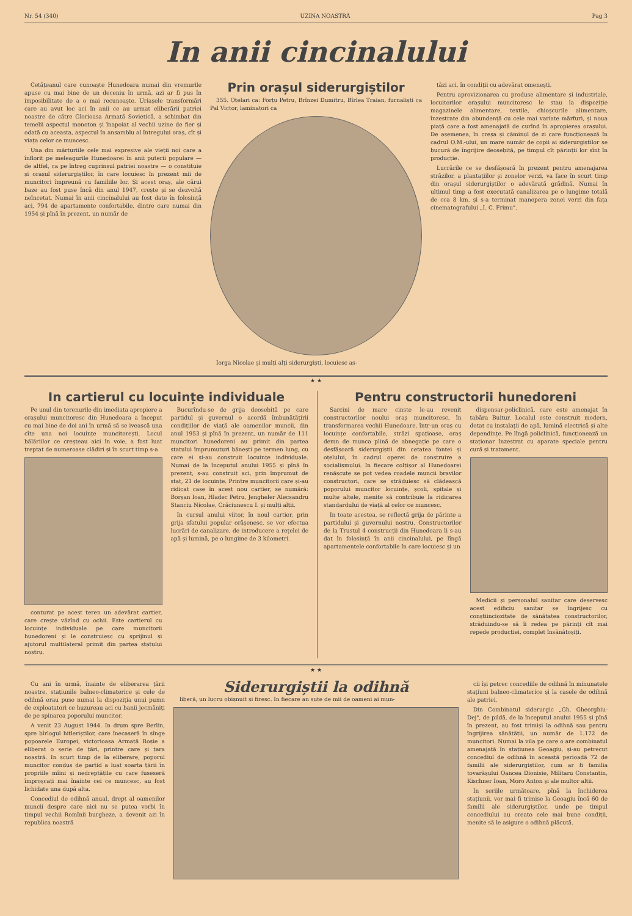Nr. 54 (340) UZINA NOASTRĂ Pag 3
In anii cincinalului
Cetățeanul care cunoaște Hunedoara numai din vremurile apuse cu mai bine de un deceniu în urmă, azi ar fi pus în imposibilitate de a o mai recunoaște. Uriașele transformări care au avut loc aci în anii ce au urmat eliberării patriei noastre de către Glorioasa Armată Sovietică, a schimbat din temelii aspectul monoton și înapoiat al vechii uzine de fier și odată cu aceasta, aspectul în ansamblu al întregului oraș, cît și viața celor ce muncesc.
Una din mărturiile cele mai expresive ale vieții noi care a înflorit pe meleagurile Hunedoarei în anii puterii populare — de altfel, ca pe întreg cuprinsul patriei noastre — o constituie și orașul siderurgiștilor, în care locuiesc în prezent mii de muncitori împreună cu familiile lor. Și acest oraș, ale cărui baze au fost puse încă din anul 1947, crește și se dezvoltă neîncetat. Numai în anii cincinalului au fost date în folosință aci, 794 de apartamente confortabile, dintre care numai din 1954 și pînă în prezent, un număr de
Prin orașul siderurgiștilor
355. Oțelari ca: Forțu Petru, Brînzei Dumitru, Bîrlea Traian, furnaliști ca Pal Victor, laminatori ca
Iorga Nicolae și mulți alți siderurgiști, locuiesc as-
tăzi aci, în condiții cu adevărat omenești.
Pentru aprovizionarea cu produse alimentare și industriale, locuitorilor orașului muncitoresc le stau la dispoziție magazinele alimentare, textile, chioșcurile alimentare, înzestrate din abundență cu cele mai variate mărfuri, și noua piață care a fost amenajată de curînd în apropierea orașului. De asemenea, în creșa și căminul de zi care funcționează în cadrul O.M.-ului, un mare număr de copii ai siderurgiștilor se bucură de îngrijire deosebită, pe timpul cît părinții lor sînt în producție.
Lucrările ce se desfășoară în prezent pentru amenajarea străzilor, a plantațiilor și zonelor verzi, va face în scurt timp din orașul siderurgiștilor o adevărată grădină. Numai în ultimul timp a fost executată canalizarea pe o lungime totală de cca 8 km. și s-a terminat manopera zonei verzi din fața cinematografului „I. C. Frimu".
★ ★
In cartierul cu locuințe individuale
Pe unul din terenurile din imediata apropiere a orașului muncitoresc din Hunedoara a început cu mai bine de doi ani în urmă să se ivească una cîte una noi locuințe muncitorești. Locul bălăriilor ce creșteau aici în voie, a fost luat treptat de numeroase clădiri și în scurt timp s-a
conturat pe acest teren un adevărat cartier, care crește văzînd cu ochii. Este cartierul cu locuințe individuale pe care muncitorii hunedoreni și le construiesc cu sprijinul și ajutorul multilateral primit din partea statului nostru.
Bucurîndu-se de grija deosebită pe care partidul și guvernul o acordă îmbunătățirii condițiilor de viață ale oamenilor muncii, din anul 1953 și pînă în prezent, un număr de 111 muncitori hunedoreni au primit din partea statului împrumuturi bănești pe termen lung, cu care ei și-au construit locuințe individuale. Numai de la începutul anului 1955 și pînă în prezent, s-au construit aci, prin împrumut de stat, 21 de locuințe. Printre muncitorii care și-au ridicat case în acest nou cartier, se numără: Borșan Ioan, Hladec Petru, Jengheler Alecsandru Stanciu Nicolae, Crăciunescu I. și mulți alții.
In cursul anului viitor, în noul cartier, prin grija sfatului popular orășenesc, se vor efectua lucrări de canalizare, de introducere a rețelei de apă și lumină, pe o lungime de 3 kilometri.
Pentru constructorii hunedoreni
Sarcini de mare cinste le-au revenit constructorilor noului oraș muncitoresc, în transformarea vechii Hunedoare, într-un oraș cu locuințe confortabile, străzi spațioase, oraș demn de munca plină de abnegație pe care o desfășoară siderurgiștii din cetatea fontei și oțelului, în cadrul operei de construire a socialismului. In fiecare colțișor al Hunedoarei renăscute se pot vedea roadele muncii bravilor constructori, care se străduiesc să clădească poporului muncitor locuințe, școli, spitale și multe altele, menite să contribuie la ridicarea standardului de viață al celor ce muncesc.
In toate acestea, se reflectă grija de părinte a partidului și guvernului nostru. Constructorilor de la Trustul 4 construcții din Hunedoara li s-au dat în folosință în anii cincinalului, pe lîngă apartamentele confortabile în care locuiesc și un
dispensar-policlinică, care este amenajat în tabăra Buitur. Localul este construit modern, dotat cu instalații de apă, lumină electrică și alte dependințe. Pe lîngă policlinică, funcționează un staționar înzestrat cu aparate speciale pentru cură și tratament.
Medicii și personalul sanitar care deservesc acest edificiu sanitar se îngrijesc cu conștiinciozitate de sănătatea constructorilor, străduindu-se să îi redea pe părinți cît mai repede producției, complet însănătoșiți.
★ ★
Cu ani în urmă, înainte de eliberarea țării noastre, stațiunile balneo-climaterice și cele de odihnă erau puse numai la dispoziția unui pumn de exploatatori ce huzureau aci cu banii jecmăniți de pe spinarea poporului muncitor.
A venit 23 August 1944. In drum spre Berlin, spre bîrlogul hitleriștilor, care înecaseră în sînge popoarele Europei, victorioasa Armată Roșie a eliberat o serie de țări, printre care și țara noastră. In scurt timp de la eliberare, poporul muncitor condus de partid a luat soarta țării în propriile mîini și nedreptățile cu care fuseseră împroșcați mai înainte cei ce muncesc, au fost lichidate una după alta.
Concediul de odihnă anual, drept al oamenilor muncii despre care nici nu se putea vorbi în timpul vechii Romînii burgheze, a devenit azi în republica noastră
Siderurgiștii la odihnă
liberă, un lucru obișnuit și firesc. In fiecare an sute de mii de oameni ai mun-
cii își petrec concediile de odihnă în minunatele stațiuni balneo-climaterice și la casele de odihnă ale patriei.
Din Combinatul siderurgic „Gh. Gheorghiu-Dej", de pildă, de la începutul anului 1955 și pînă în prezent, au fost trimiși la odihnă sau pentru îngrijirea sănătății, un număr de 1.172 de muncitori. Numai la vila pe care o are combinatul amenajată în stațiunea Geoagiu, și-au petrecut concediul de odihnă în această perioadă 72 de familii ale siderurgiștilor, cum ar fi familia tovarășului Oancea Dionisie, Militaru Constantin, Kischner Ioan, Moro Anton și ale multor altii.
In seriile următoare, pînă la închiderea stațiunii, vor mai fi trimise la Geoagiu încă 60 de familii ale siderurgiștilor, unde pe timpul concediului au creato cele mai bune condiții, menite să le asigure o odihnă plăcută.